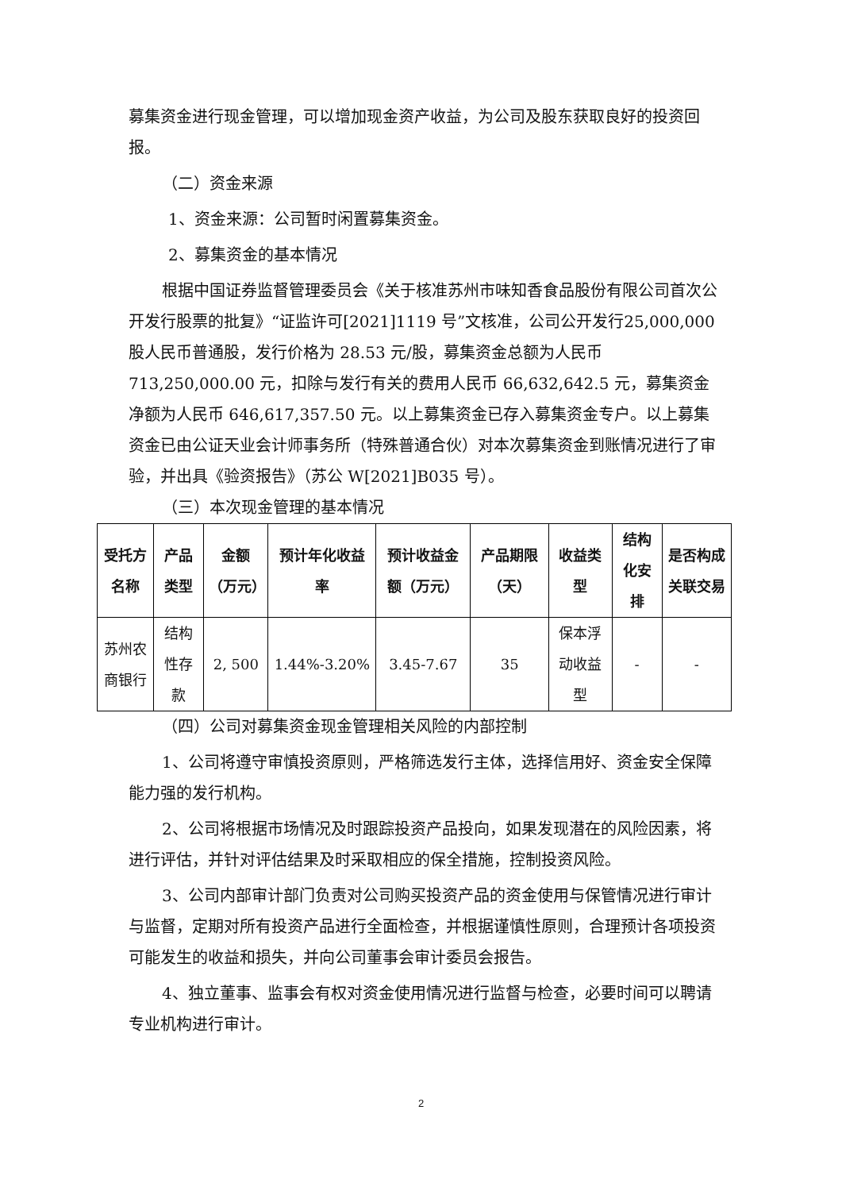募集资金进行现金管理，可以增加现金资产收益，为公司及股东获取良好的投资回报。
（二）资金来源
1、资金来源：公司暂时闲置募集资金。
2、募集资金的基本情况
根据中国证券监督管理委员会《关于核准苏州市味知香食品股份有限公司首次公开发行股票的批复》“证监许可[2021]1119 号”文核准，公司公开发行25,000,000 股人民币普通股，发行价格为 28.53 元/股，募集资金总额为人民币713,250,000.00 元，扣除与发行有关的费用人民币 66,632,642.5 元，募集资金净额为人民币 646,617,357.50 元。以上募集资金已存入募集资金专户。以上募集资金已由公证天业会计师事务所（特殊普通合伙）对本次募集资金到账情况进行了审验，并出具《验资报告》（苏公 W[2021]B035 号）。
（三）本次现金管理的基本情况
| 受托方名称 | 产品类型 | 金额（万元） | 预计年化收益率 | 预计收益金额（万元） | 产品期限（天） | 收益类型 | 结构化安排 | 是否构成关联交易 |
| --- | --- | --- | --- | --- | --- | --- | --- | --- |
| 苏州农商银行 | 结构性存款 | 2, 500 | 1.44%-3.20% | 3.45-7.67 | 35 | 保本浮动收益型 | - | - |
（四）公司对募集资金现金管理相关风险的内部控制
1、公司将遵守审慎投资原则，严格筛选发行主体，选择信用好、资金安全保障能力强的发行机构。
2、公司将根据市场情况及时跟踪投资产品投向，如果发现潜在的风险因素，将进行评估，并针对评估结果及时采取相应的保全措施，控制投资风险。
3、公司内部审计部门负责对公司购买投资产品的资金使用与保管情况进行审计与监督，定期对所有投资产品进行全面检查，并根据谨慎性原则，合理预计各项投资可能发生的收益和损失，并向公司董事会审计委员会报告。
4、独立董事、监事会有权对资金使用情况进行监督与检查，必要时间可以聘请专业机构进行审计。
2